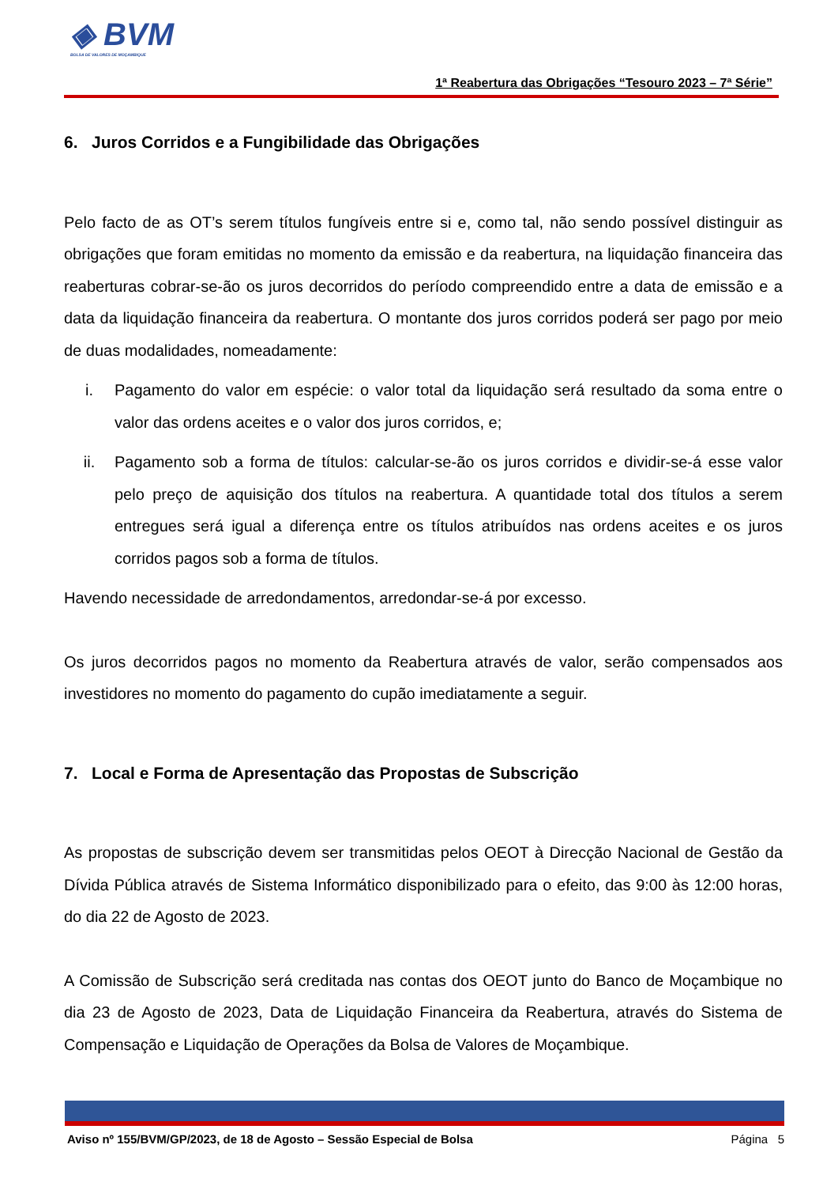◈ BVM
BOLSA DE VALORES DE MOÇAMBIQUE
1ª Reabertura das Obrigações “Tesouro 2023 – 7ª Série”
6. Juros Corridos e a Fungibilidade das Obrigações
Pelo facto de as OT’s serem títulos fungíveis entre si e, como tal, não sendo possível distinguir as obrigações que foram emitidas no momento da emissão e da reabertura, na liquidação financeira das reaberturas cobrar-se-ão os juros decorridos do período compreendido entre a data de emissão e a data da liquidação financeira da reabertura. O montante dos juros corridos poderá ser pago por meio de duas modalidades, nomeadamente:
i. Pagamento do valor em espécie: o valor total da liquidação será resultado da soma entre o valor das ordens aceites e o valor dos juros corridos, e;
ii. Pagamento sob a forma de títulos: calcular-se-ão os juros corridos e dividir-se-á esse valor pelo preço de aquisição dos títulos na reabertura. A quantidade total dos títulos a serem entregues será igual a diferença entre os títulos atribuídos nas ordens aceites e os juros corridos pagos sob a forma de títulos.
Havendo necessidade de arredondamentos, arredondar-se-á por excesso.
Os juros decorridos pagos no momento da Reabertura através de valor, serão compensados aos investidores no momento do pagamento do cupão imediatamente a seguir.
7. Local e Forma de Apresentação das Propostas de Subscrição
As propostas de subscrição devem ser transmitidas pelos OEOT à Direcção Nacional de Gestão da Dívida Pública através de Sistema Informático disponibilizado para o efeito, das 9:00 às 12:00 horas, do dia 22 de Agosto de 2023.
A Comissão de Subscrição será creditada nas contas dos OEOT junto do Banco de Moçambique no dia 23 de Agosto de 2023, Data de Liquidação Financeira da Reabertura, através do Sistema de Compensação e Liquidação de Operações da Bolsa de Valores de Moçambique.
Aviso nº 155/BVM/GP/2023, de 18 de Agosto – Sessão Especial de Bolsa Página 5